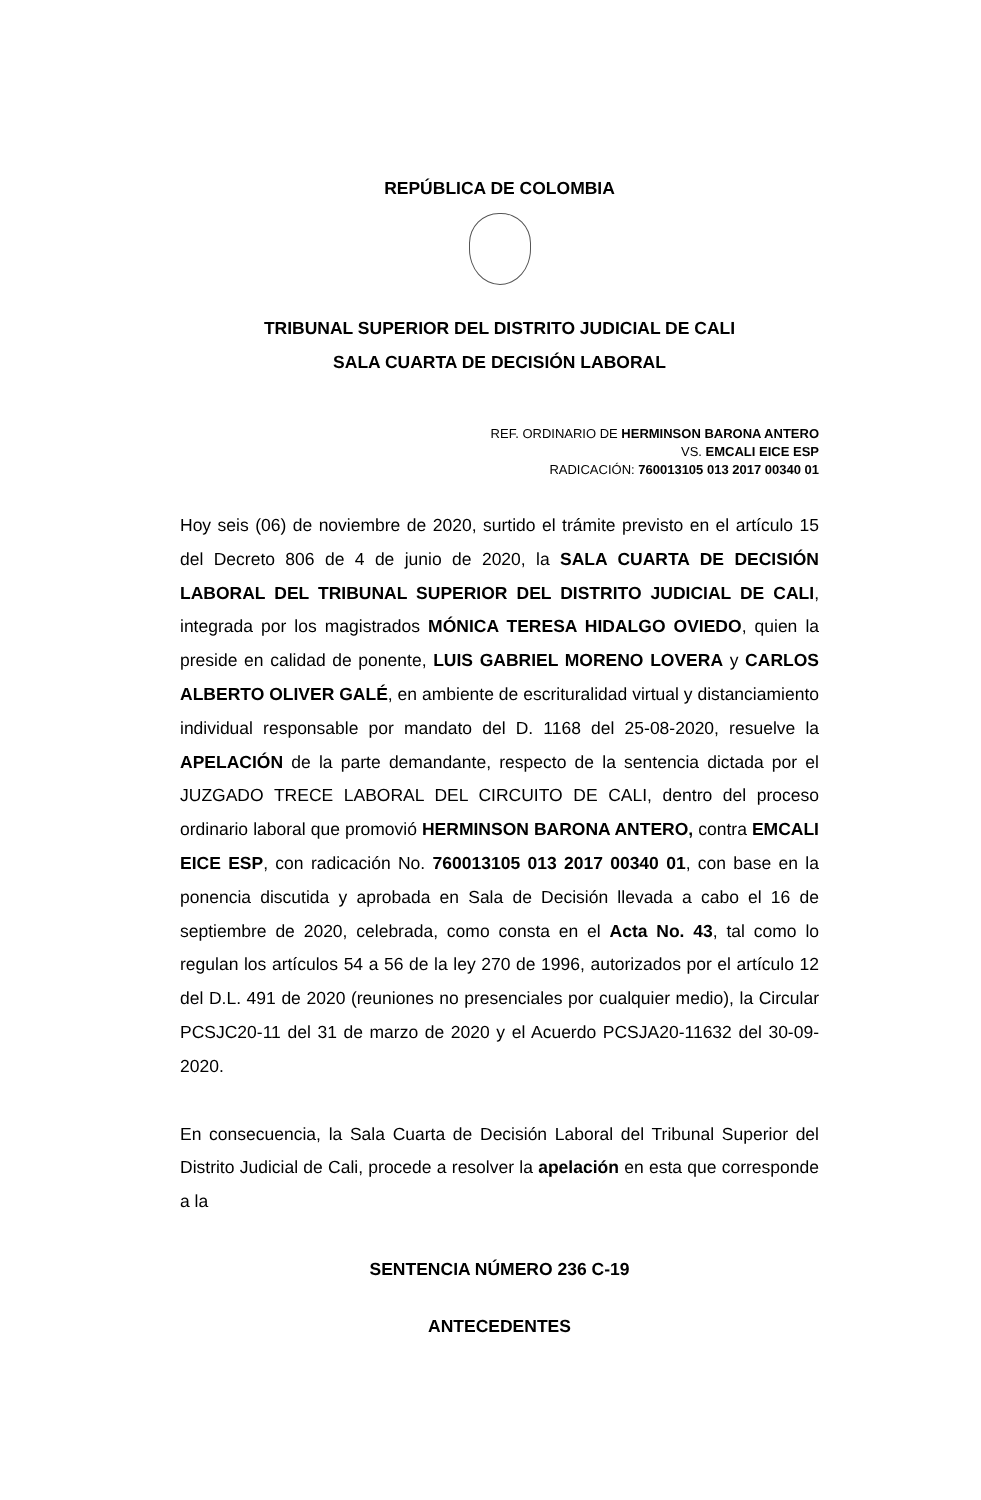REPÚBLICA DE COLOMBIA
TRIBUNAL SUPERIOR DEL DISTRITO JUDICIAL DE CALI
SALA CUARTA DE DECISIÓN LABORAL
REF. ORDINARIO DE HERMINSON BARONA ANTERO
VS. EMCALI EICE ESP
RADICACIÓN: 760013105 013 2017 00340 01
Hoy seis (06) de noviembre de 2020, surtido el trámite previsto en el artículo 15 del Decreto 806 de 4 de junio de 2020, la SALA CUARTA DE DECISIÓN LABORAL DEL TRIBUNAL SUPERIOR DEL DISTRITO JUDICIAL DE CALI, integrada por los magistrados MÓNICA TERESA HIDALGO OVIEDO, quien la preside en calidad de ponente, LUIS GABRIEL MORENO LOVERA y CARLOS ALBERTO OLIVER GALÉ, en ambiente de escrituralidad virtual y distanciamiento individual responsable por mandato del D. 1168 del 25-08-2020, resuelve la APELACIÓN de la parte demandante, respecto de la sentencia dictada por el JUZGADO TRECE LABORAL DEL CIRCUITO DE CALI, dentro del proceso ordinario laboral que promovió HERMINSON BARONA ANTERO, contra EMCALI EICE ESP, con radicación No. 760013105 013 2017 00340 01, con base en la ponencia discutida y aprobada en Sala de Decisión llevada a cabo el 16 de septiembre de 2020, celebrada, como consta en el Acta No. 43, tal como lo regulan los artículos 54 a 56 de la ley 270 de 1996, autorizados por el artículo 12 del D.L. 491 de 2020 (reuniones no presenciales por cualquier medio), la Circular PCSJC20-11 del 31 de marzo de 2020 y el Acuerdo PCSJA20-11632 del 30-09-2020.
En consecuencia, la Sala Cuarta de Decisión Laboral del Tribunal Superior del Distrito Judicial de Cali, procede a resolver la apelación en esta que corresponde a la
SENTENCIA NÚMERO 236 C-19
ANTECEDENTES